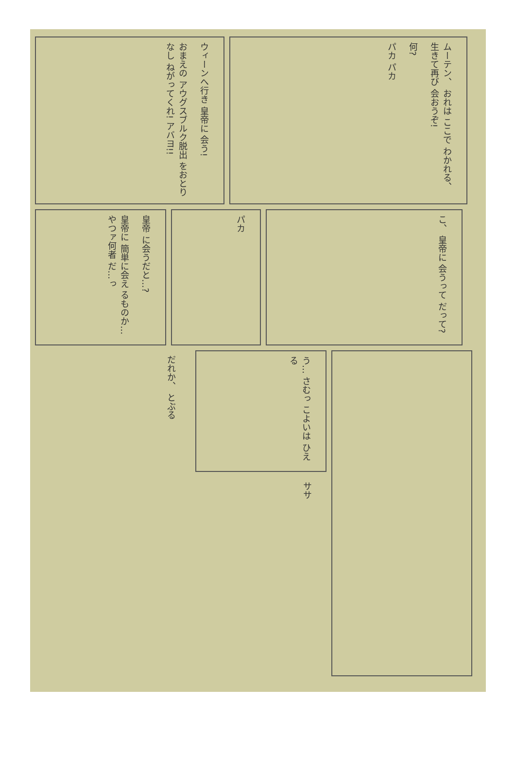ウィーンへ行き 皇帝に 会う!
おまえの アウグスブルク脱出 をおとりなし ねがってくれ! アバヨ!!
ムーテン、 おれは ここで わかれる、 生きて再び 会おうぞ!
何?
パカ パカ
皇帝 に会うだと…?
皇帝に 簡単に会え るものか… やつァ何者 だ…っ
パカ
こ、 皇帝に 会うって だって?
だれか、 とぶる
う… さむっ こよいは ひえる
ササ